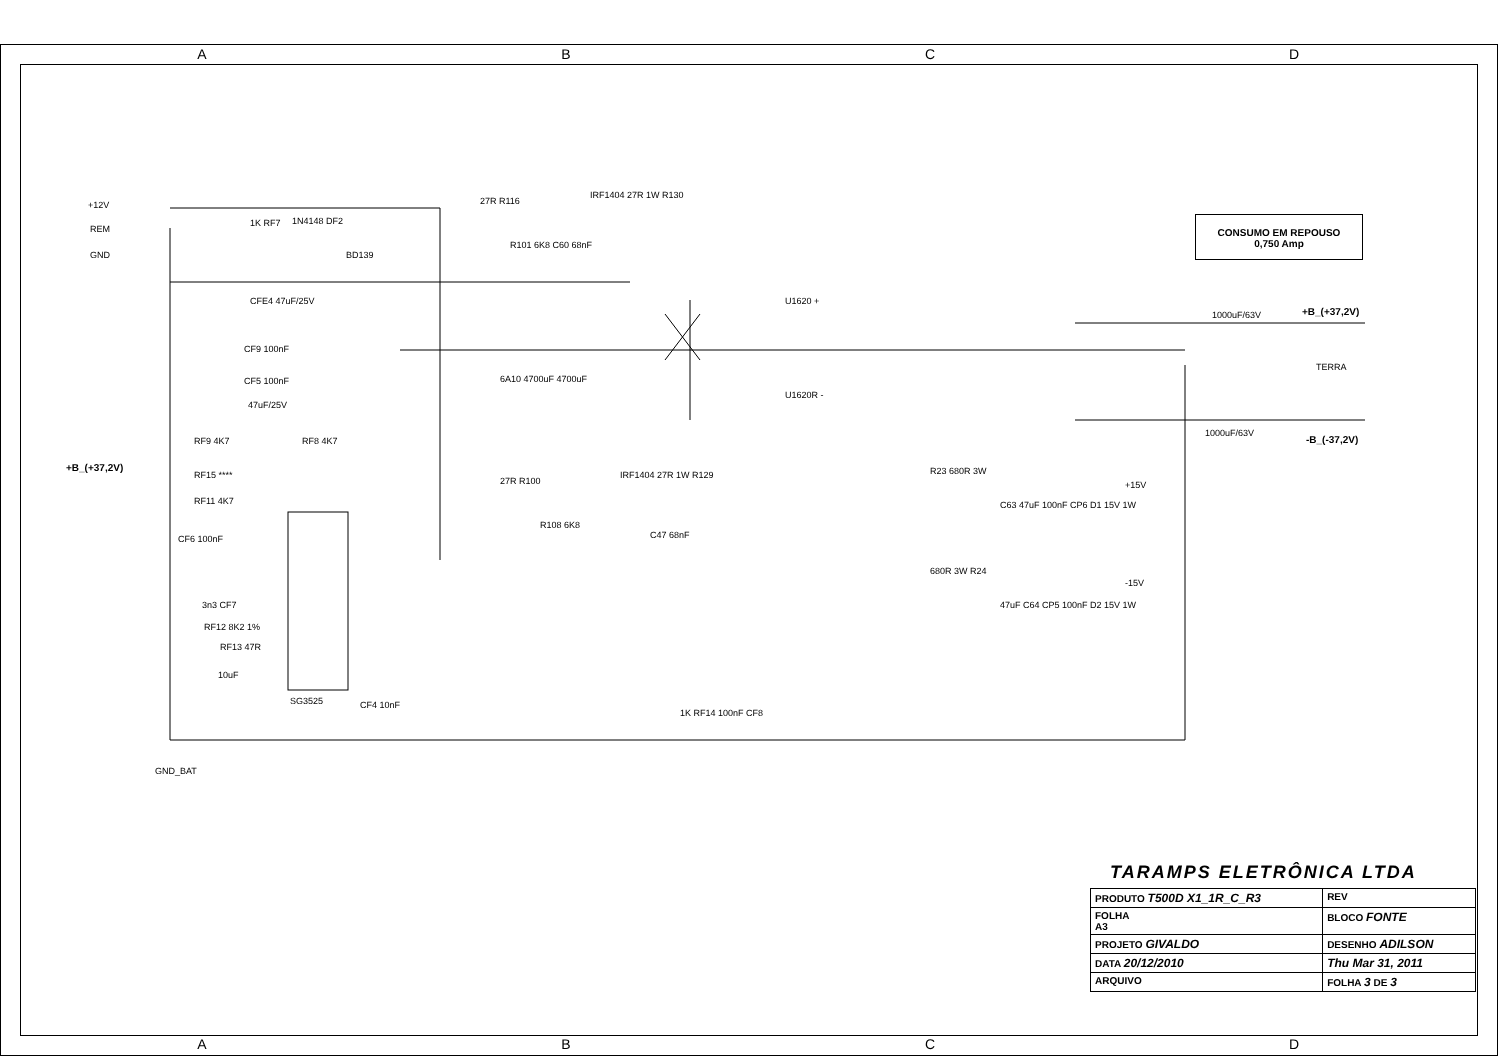A B C D
+12V
REM
GND
1K RF7 1N4148 DF2
BD139
27R R116
IRF1404 27R 1W R130
R101 6K8 C60 68nF
CFE4 47uF/25V
CF9 100nF
CF5 100nF
47uF/25V
RF9 4K7 RF8 4K7
+B_(+37,2V)
RF15 ****
RF11 4K7
CF6 100nF
3n3 CF7
RF12 8K2 1%
RF13 47R
10uF
SG3525 CF4 10nF
27R R100
R108 6K8
IRF1404 27R 1W R129
C47 68nF
6A10 4700uF 4700uF
U1620 +
U1620R -
CONSUMO EM REPOUSO
0,750 Amp
1000uF/63V +B_(+37,2V)
TERRA
1000uF/63V
-B_(-37,2V)
R23 680R 3W
C63 47uF 100nF CP6 D1 15V 1W
+15V
680R 3W R24
47uF C64 CP5 100nF D2 15V 1W
-15V
1K RF14 100nF CF8
GND_BAT
TARAMPS ELETRÔNICA LTDA
| PRODUTO T500D X1_1R_C_R3 | | REV |
| FOLHA A3 | BLOCO FONTE | |
| PROJETO GIVALDO | | DESENHO ADILSON |
| DATA 20/12/2010 | | Thu Mar 31, 2011 |
| ARQUIVO | | FOLHA 3 DE 3 |
A B C D